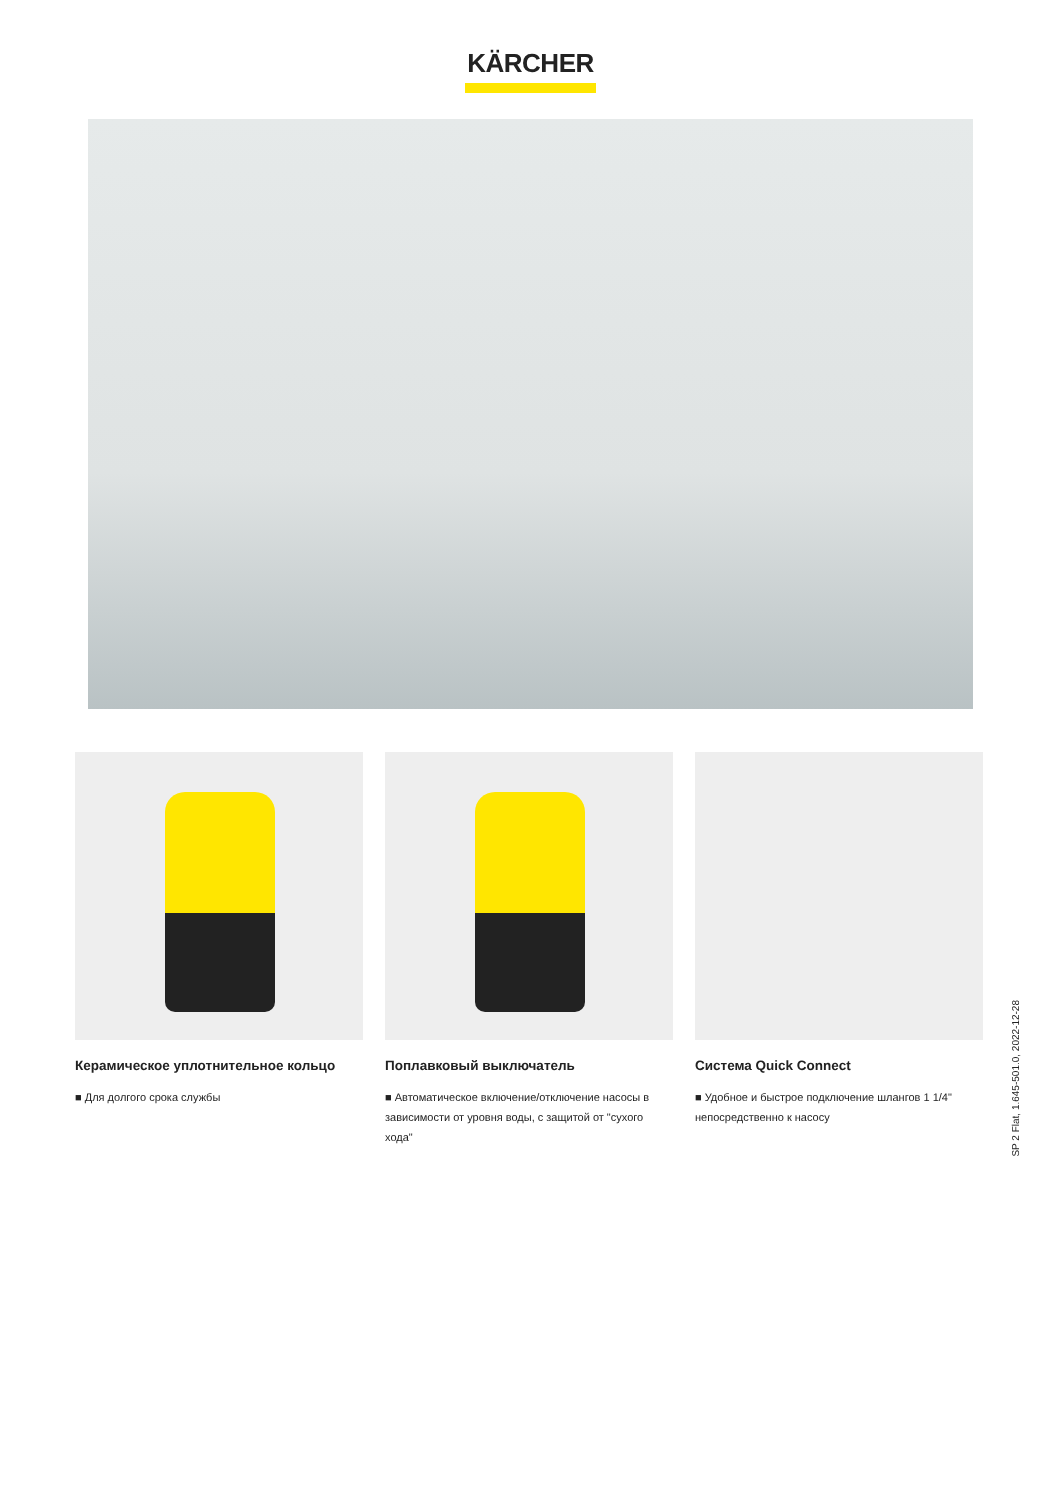KÄRCHER
Керамическое уплотнительное кольцо
■ Для долгого срока службы
Поплавковый выключатель
■ Автоматическое включение/отключение насосы в зависимости от уровня воды, с защитой от "сухого хода"
Система Quick Connect
■ Удобное и быстрое подключение шлангов 1 1/4" непосредственно к насосу
SP 2 Flat, 1.645-501.0, 2022-12-28